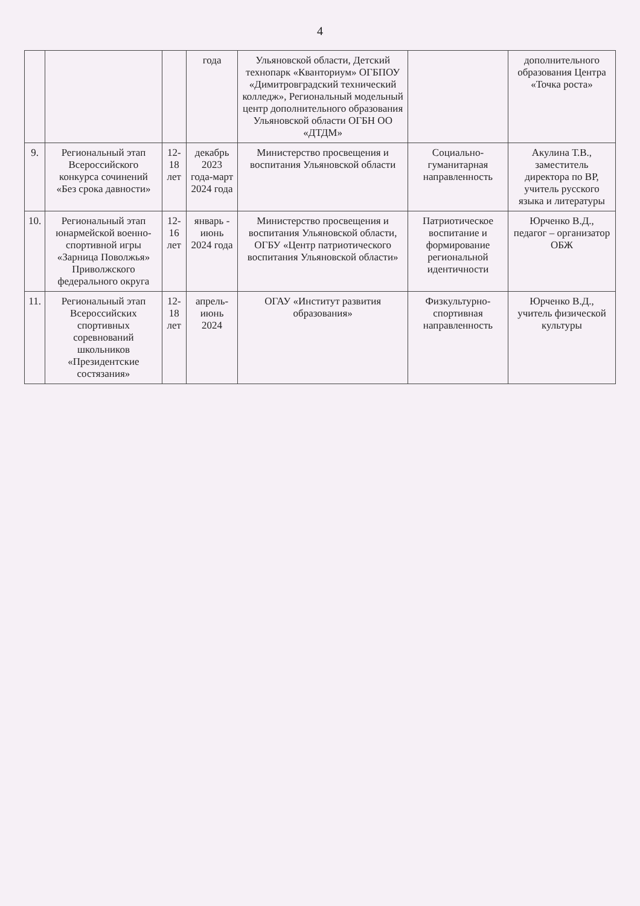4
| | | | года | Ульяновской области, Детский технопарк «Кванториум» ОГБПОУ «Димитровградский технический колледж», Региональный модельный центр дополнительного образования Ульяновской области ОГБН ОО «ДТДМ» | | дополнительного образования Центра «Точка роста» |
| 9. | Региональный этап Всероссийского конкурса сочинений «Без срока давности» | 12-18 лет | декабрь 2023 года-март 2024 года | Министерство просвещения и воспитания Ульяновской области | Социально-гуманитарная направленность | Акулина Т.В., заместитель директора по ВР, учитель русского языка и литературы |
| 10. | Региональный этап юнармейской военно-спортивной игры «Зарница Поволжья» Приволжского федерального округа | 12-16 лет | январь - июнь 2024 года | Министерство просвещения и воспитания Ульяновской области, ОГБУ «Центр патриотического воспитания Ульяновской области» | Патриотическое воспитание и формирование региональной идентичности | Юрченко В.Д., педагог – организатор ОБЖ |
| 11. | Региональный этап Всероссийских спортивных соревнований школьников «Президентские состязания» | 12-18 лет | апрель-июнь 2024 | ОГАУ «Институт развития образования» | Физкультурно-спортивная направленность | Юрченко В.Д., учитель физической культуры |